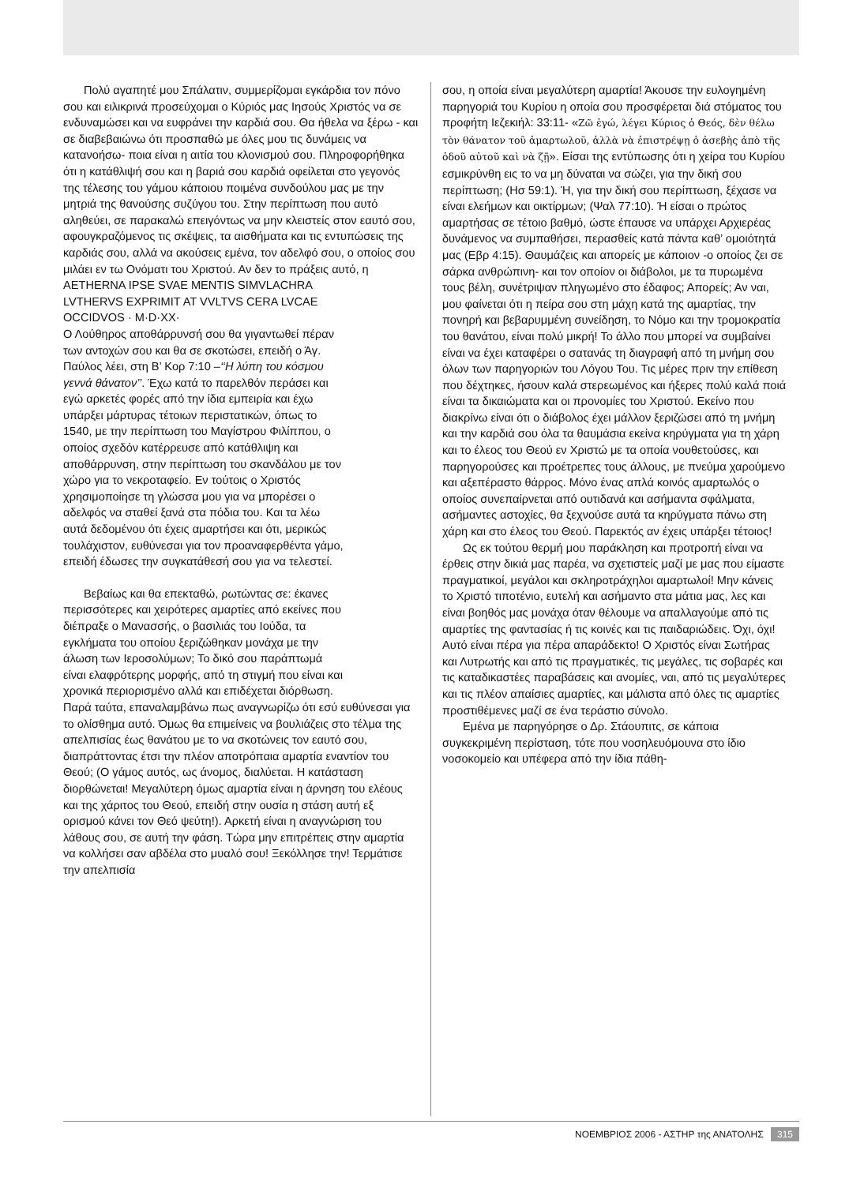Πολύ αγαπητέ μου Σπάλατιν, συμμερίζομαι εγκάρδια τον πόνο σου και ειλικρινά προσεύχομαι ο Κύριός μας Ιησούς Χριστός να σε ενδυναμώσει και να ευφράνει την καρδιά σου. Θα ήθελα να ξέρω - και σε διαβεβαιώνω ότι προσπαθώ με όλες μου τις δυνάμεις να κατανοήσω- ποια είναι η αιτία του κλονισμού σου. Πληροφορήθηκα ότι η κατάθλιψή σου και η βαριά σου καρδιά οφείλεται στο γεγονός της τέλεσης του γάμου κάποιου ποιμένα συνδούλου μας με την μητριά της θανούσης συζύγου του. Στην περίπτωση που αυτό αληθεύει, σε παρακαλώ επειγόντως να μην κλειστείς στον εαυτό σου, αφουγκραζόμενος τις σκέψεις, τα αισθήματα και τις εντυπώσεις της καρδιάς σου, αλλά να ακούσεις εμένα, τον αδελφό σου, ο οποίος σου μιλάει εν τω Ονόματι του Χριστού. Αν δεν το πράξεις αυτό, η
AETHERNA IPSE SVAE MENTIS SIMVLACHRA LVTHERVS EXPRIMIT AT VVLTVS CERA LVCAE OCCIDVOS · M·D·XX·
Ο Λούθηρος αποθάρρυνσή σου θα γιγαντωθεί πέραν των αντοχών σου και θα σε σκοτώσει, επειδή ο Άγ. Παύλος λέει, στη Β’ Κορ 7:10 –‘‘Η λύπη του κόσμου γεννά θάνατον’’. Έχω κατά το παρελθόν περάσει και εγώ αρκετές φορές από την ίδια εμπειρία και έχω υπάρξει μάρτυρας τέτοιων περιστατικών, όπως το 1540, με την περίπτωση του Μαγίστρου Φιλίππου, ο οποίος σχεδόν κατέρρευσε από κατάθλιψη και αποθάρρυνση, στην περίπτωση του σκανδάλου με τον χώρο για το νεκροταφείο. Εν τούτοις ο Χριστός χρησιμοποίησε τη γλώσσα μου για να μπορέσει ο αδελφός να σταθεί ξανά στα πόδια του. Και τα λέω αυτά δεδομένου ότι έχεις αμαρτήσει και ότι, μερικώς τουλάχιστον, ευθύνεσαι για τον προαναφερθέντα γάμο, επειδή έδωσες την συγκατάθεσή σου για να τελεστεί.
Βεβαίως και θα επεκταθώ, ρωτώντας σε: έκανες περισσότερες και χειρότερες αμαρτίες από εκείνες που διέπραξε ο Μανασσής, ο βασιλιάς του Ιούδα, τα εγκλήματα του οποίου ξεριζώθηκαν μονάχα με την άλωση των Ιεροσολύμων; Το δικό σου παράπτωμά είναι ελαφρότερης μορφής, από τη στιγμή που είναι και χρονικά περιορισμένο αλλά και επιδέχεται διόρθωση. Παρά ταύτα, επαναλαμβάνω πως αναγνωρίζω ότι εσύ ευθύνεσαι για το ολίσθημα αυτό. Όμως θα επιμείνεις να βουλιάζεις στο τέλμα της απελπισίας έως θανάτου με το να σκοτώνεις τον εαυτό σου, διαπράττοντας έτσι την πλέον αποτρόπαια αμαρτία εναντίον του Θεού; (Ο γάμος αυτός, ως άνομος, διαλύεται. Η κατάσταση διορθώνεται! Μεγαλύτερη όμως αμαρτία είναι η άρνηση του ελέους και της χάριτος του Θεού, επειδή στην ουσία η στάση αυτή εξ ορισμού κάνει τον Θεό ψεύτη!). Αρκετή είναι η αναγνώριση του λάθους σου, σε αυτή την φάση. Τώρα μην επιτρέπεις στην αμαρτία να κολλήσει σαν αβδέλα στο μυαλό σου! Ξεκόλλησε την! Τερμάτισε την απελπισία
σου, η οποία είναι μεγαλύτερη αμαρτία! Άκουσε την ευλογημένη παρηγοριά του Κυρίου η οποία σου προσφέρεται διά στόματος του προφήτη Ιεζεκιήλ: 33:11- «Ζῶ ἐγώ, λέγει Κύριος ὁ Θεός, δὲν θέλω τὸν θάνατον τοῦ ἁμαρτωλοῦ, ἀλλὰ νὰ ἐπιστρέψῃ ὁ ἀσεβὴς ἀπὸ τῆς ὁδοῦ αὐτοῦ καὶ νὰ ζῇ». Είσαι της εντύπωσης ότι η χείρα του Κυρίου εσμικρύνθη εις το να μη δύναται να σώζει, για την δική σου περίπτωση; (Ησ 59:1). Ή, για την δική σου περίπτωση, ξέχασε να είναι ελεήμων και οικτίρμων; (Ψαλ 77:10). Ή είσαι ο πρώτος αμαρτήσας σε τέτοιο βαθμό, ώστε έπαυσε να υπάρχει Αρχιερέας δυνάμενος να συμπαθήσει, περασθείς κατά πάντα καθ’ ομοιότητά μας (Εβρ 4:15). Θαυμάζεις και απορείς με κάποιον -ο οποίος ζει σε σάρκα ανθρώπινη- και τον οποίον οι διάβολοι, με τα πυρωμένα τους βέλη, συνέτριψαν πληγωμένο στο έδαφος; Απορείς; Αν ναι, μου φαίνεται ότι η πείρα σου στη μάχη κατά της αμαρτίας, την πονηρή και βεβαρυμμένη συνείδηση, το Νόμο και την τρομοκρατία του θανάτου, είναι πολύ μικρή! Το άλλο που μπορεί να συμβαίνει είναι να έχει καταφέρει ο σατανάς τη διαγραφή από τη μνήμη σου όλων των παρηγοριών του Λόγου Του. Τις μέρες πριν την επίθεση που δέχτηκες, ήσουν καλά στερεωμένος και ήξερες πολύ καλά ποιά είναι τα δικαιώματα και οι προνομίες του Χριστού. Εκείνο που διακρίνω είναι ότι ο διάβολος έχει μάλλον ξεριζώσει από τη μνήμη και την καρδιά σου όλα τα θαυμάσια εκείνα κηρύγματα για τη χάρη και το έλεος του Θεού εν Χριστώ με τα οποία νουθετούσες, και παρηγορούσες και προέτρεπες τους άλλους, με πνεύμα χαρούμενο και αξεπέραστο θάρρος. Μόνο ένας απλά κοινός αμαρτωλός ο οποίος συνεπαίρνεται από ουτιδανά και ασήμαντα σφάλματα, ασήμαντες αστοχίες, θα ξεχνούσε αυτά τα κηρύγματα πάνω στη χάρη και στο έλεος του Θεού. Παρεκτός αν έχεις υπάρξει τέτοιος!
Ως εκ τούτου θερμή μου παράκληση και προτροπή είναι να έρθεις στην δικιά μας παρέα, να σχετιστείς μαζί με μας που είμαστε πραγματικοί, μεγάλοι και σκληροτράχηλοι αμαρτωλοί! Μην κάνεις το Χριστό τιποτένιο, ευτελή και ασήμαντο στα μάτια μας, λες και είναι βοηθός μας μονάχα όταν θέλουμε να απαλλαγούμε από τις αμαρτίες της φαντασίας ή τις κοινές και τις παιδαριώδεις. Όχι, όχι! Αυτό είναι πέρα για πέρα απαράδεκτο! Ο Χριστός είναι Σωτήρας και Λυτρωτής και από τις πραγματικές, τις μεγάλες, τις σοβαρές και τις καταδικαστέες παραβάσεις και ανομίες, ναι, από τις μεγαλύτερες και τις πλέον απαίσιες αμαρτίες, και μάλιστα από όλες τις αμαρτίες προστιθέμενες μαζί σε ένα τεράστιο σύνολο.
Εμένα με παρηγόρησε ο Δρ. Στάουπιτς, σε κάποια συγκεκριμένη περίσταση, τότε που νοσηλευόμουνα στο ίδιο νοσοκομείο και υπέφερα από την ίδια πάθη-
ΝΟΕΜΒΡΙΟΣ 2006 - ΑΣΤΗΡ της ΑΝΑΤΟΛΗΣ 315